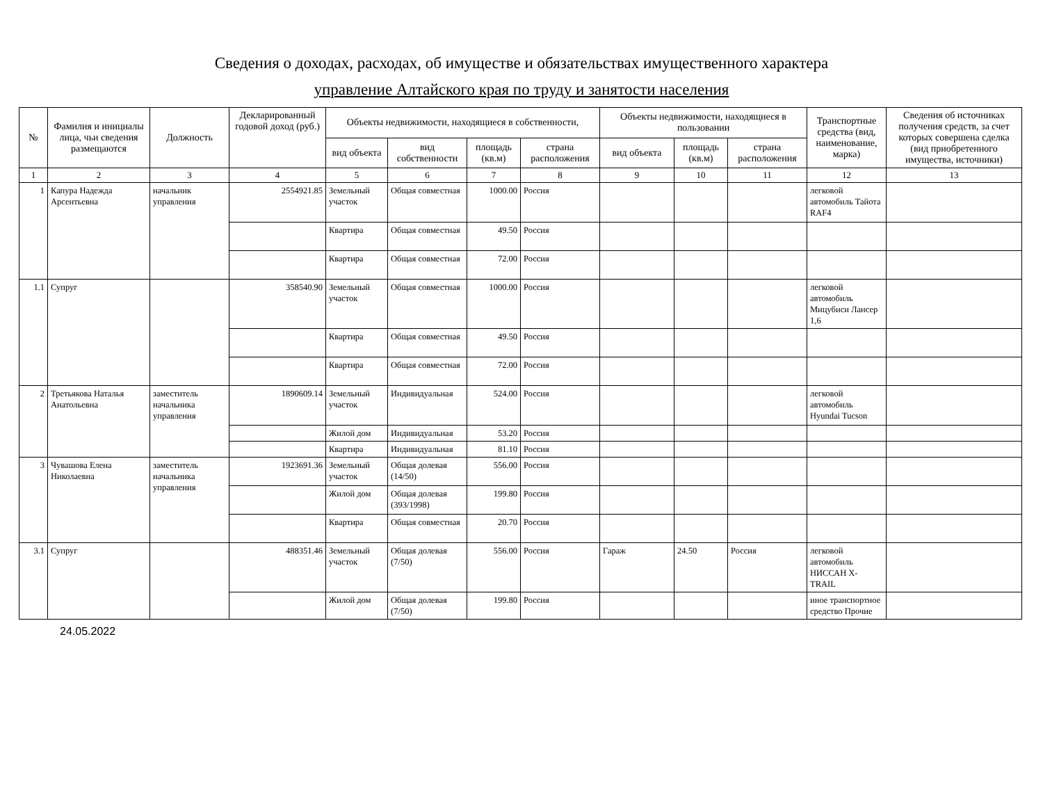Сведения о доходах, расходах, об имуществе и обязательствах имущественного характера
управление Алтайского края по труду и занятости населения
| № | Фамилия и инициалы лица, чьи сведения размещаются | Должность | Декларированный годовой доход (руб.) | Объекты недвижимости, находящиеся в собственности, | | | | Объекты недвижимости, находящиеся в пользовании | | | Транспортные средства (вид, наименование, марка) | Сведения об источниках получения средств, за счет которых совершена сделка (вид приобретенного имущества, источники) |
| --- | --- | --- | --- | --- | --- | --- | --- | --- | --- | --- | --- | --- |
| | | | | вид объекта | вид собственности | площадь (кв.м) | страна расположения | вид объекта | площадь (кв.м) | страна расположения | | |
| 1 | 2 | 3 | 4 | 5 | 6 | 7 | 8 | 9 | 10 | 11 | 12 | 13 |
| 1 | Капура Надежда Арсентьевна | начальник управления | 2554921.85 | Земельный участок | Общая совместная | 1000.00 | Россия | | | | легковой автомобиль Тайота RAF4 | |
| | | | | Квартира | Общая совместная | 49.50 | Россия | | | | | |
| | | | | Квартира | Общая совместная | 72.00 | Россия | | | | | |
| 1.1 | Супруг | | 358540.90 | Земельный участок | Общая совместная | 1000.00 | Россия | | | | легковой автомобиль Мицубиси Лансер 1,6 | |
| | | | | Квартира | Общая совместная | 49.50 | Россия | | | | | |
| | | | | Квартира | Общая совместная | 72.00 | Россия | | | | | |
| 2 | Третьякова Наталья Анатольевна | заместитель начальника управления | 1890609.14 | Земельный участок | Индивидуальная | 524.00 | Россия | | | | легковой автомобиль Hyundai Tucson | |
| | | | | Жилой дом | Индивидуальная | 53.20 | Россия | | | | | |
| | | | | Квартира | Индивидуальная | 81.10 | Россия | | | | | |
| 3 | Чувашова Елена Николаевна | заместитель начальника управления | 1923691.36 | Земельный участок | Общая долевая (14/50) | 556.00 | Россия | | | | | |
| | | | | Жилой дом | Общая долевая (393/1998) | 199.80 | Россия | | | | | |
| | | | | Квартира | Общая совместная | 20.70 | Россия | | | | | |
| 3.1 | Супруг | | 488351.46 | Земельный участок | Общая долевая (7/50) | 556.00 | Россия | Гараж | 24.50 | Россия | легковой автомобиль НИССАН X-TRAIL | |
| | | | | Жилой дом | Общая долевая (7/50) | 199.80 | Россия | | | | иное транспортное средство Прочие | |
24.05.2022